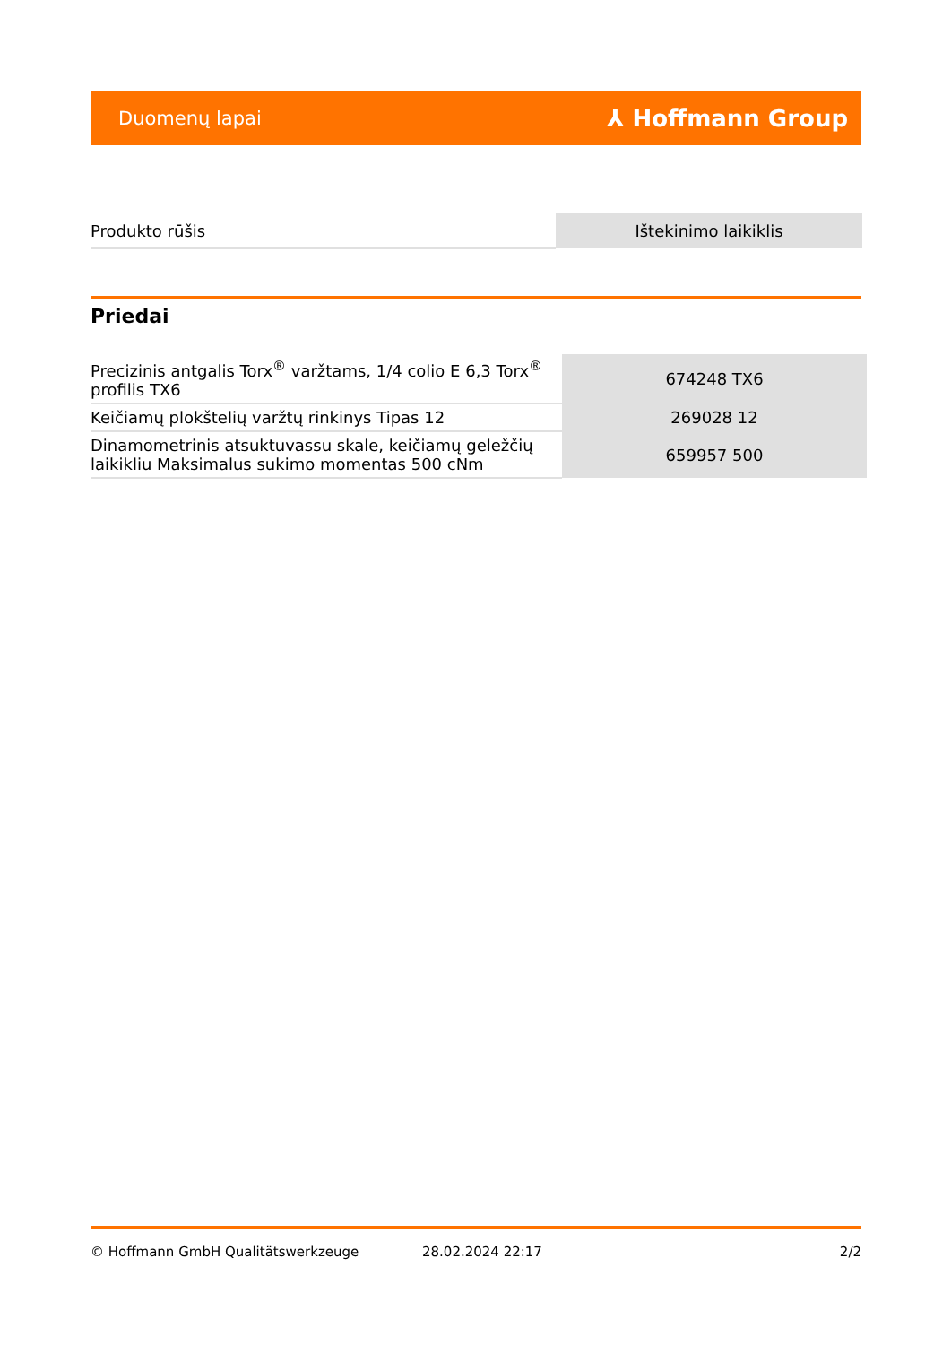Duomenų lapai ⅄ Hoffmann Group
| Produkto rūšis | Ištekinimo laikiklis |
Priedai
| Precizinis antgalis Torx<sup>®</sup> varžtams, 1/4 colio E 6,3 Torx<sup>®</sup> profilis TX6 | 674248 TX6 |
| Keičiamų plokštelių varžtų rinkinys Tipas 12 | 269028 12 |
| Dinamometrinis atsuktuvassu skale, keičiamų geležčių laikikliu Maksimalus sukimo momentas 500 cNm | 659957 500 |
© Hoffmann GmbH Qualitätswerkzeuge 28.02.2024 22:17 2/2